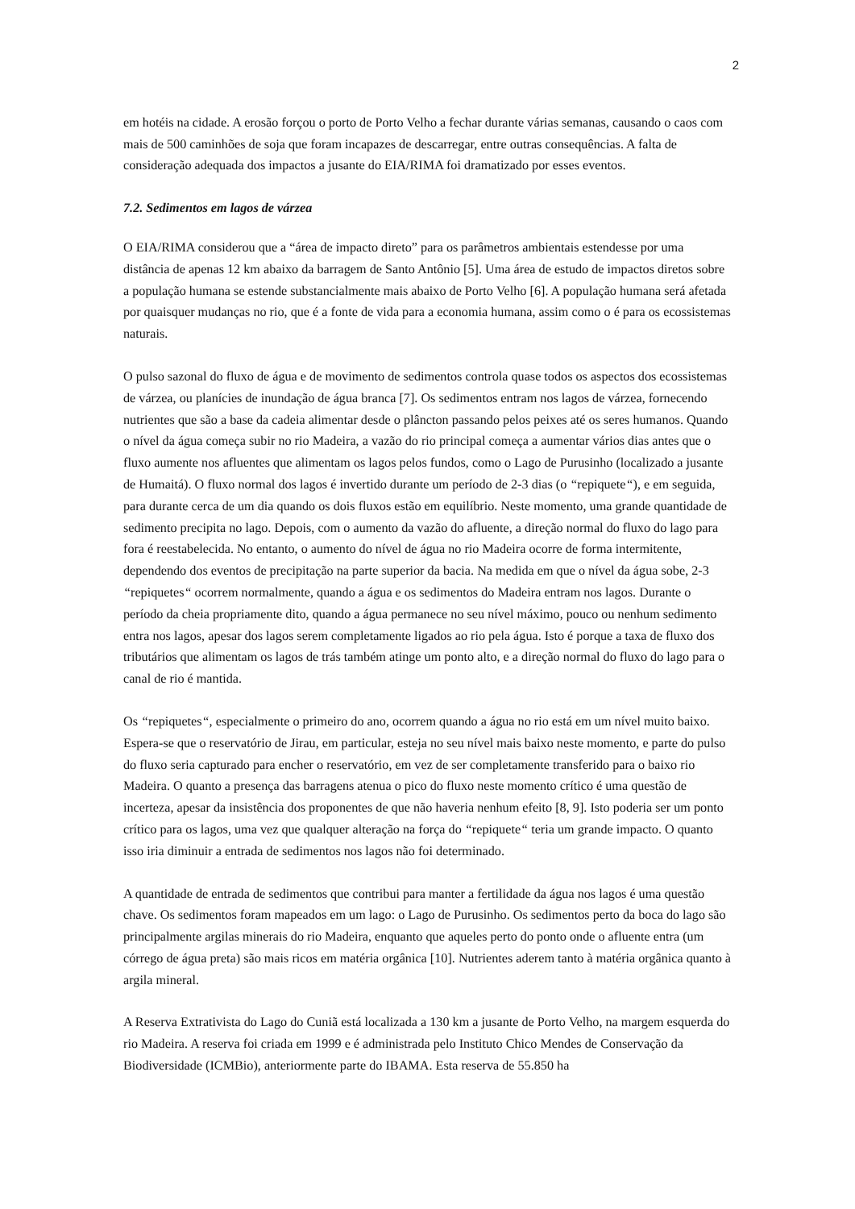2
em hotéis na cidade. A erosão forçou o porto de Porto Velho a fechar durante várias semanas, causando o caos com mais de 500 caminhões de soja que foram incapazes de descarregar, entre outras consequências. A falta de consideração adequada dos impactos a jusante do EIA/RIMA foi dramatizado por esses eventos.
7.2. Sedimentos em lagos de várzea
O EIA/RIMA considerou que a “área de impacto direto” para os parâmetros ambientais estendesse por uma distância de apenas 12 km abaixo da barragem de Santo Antônio [5]. Uma área de estudo de impactos diretos sobre a população humana se estende substancialmente mais abaixo de Porto Velho [6]. A população humana será afetada por quaisquer mudanças no rio, que é a fonte de vida para a economia humana, assim como o é para os ecossistemas naturais.
O pulso sazonal do fluxo de água e de movimento de sedimentos controla quase todos os aspectos dos ecossistemas de várzea, ou planícies de inundação de água branca [7]. Os sedimentos entram nos lagos de várzea, fornecendo nutrientes que são a base da cadeia alimentar desde o plâncton passando pelos peixes até os seres humanos. Quando o nível da água começa subir no rio Madeira, a vazão do rio principal começa a aumentar vários dias antes que o fluxo aumente nos afluentes que alimentam os lagos pelos fundos, como o Lago de Purusinho (localizado a jusante de Humaitá). O fluxo normal dos lagos é invertido durante um período de 2-3 dias (o “repiquete“), e em seguida, para durante cerca de um dia quando os dois fluxos estão em equilíbrio. Neste momento, uma grande quantidade de sedimento precipita no lago. Depois, com o aumento da vazão do afluente, a direção normal do fluxo do lago para fora é reestabelecida. No entanto, o aumento do nível de água no rio Madeira ocorre de forma intermitente, dependendo dos eventos de precipitação na parte superior da bacia. Na medida em que o nível da água sobe, 2-3 “repiquetes“ ocorrem normalmente, quando a água e os sedimentos do Madeira entram nos lagos. Durante o período da cheia propriamente dito, quando a água permanece no seu nível máximo, pouco ou nenhum sedimento entra nos lagos, apesar dos lagos serem completamente ligados ao rio pela água. Isto é porque a taxa de fluxo dos tributários que alimentam os lagos de trás também atinge um ponto alto, e a direção normal do fluxo do lago para o canal de rio é mantida.
Os “repiquetes“, especialmente o primeiro do ano, ocorrem quando a água no rio está em um nível muito baixo. Espera-se que o reservatório de Jirau, em particular, esteja no seu nível mais baixo neste momento, e parte do pulso do fluxo seria capturado para encher o reservatório, em vez de ser completamente transferido para o baixo rio Madeira. O quanto a presença das barragens atenua o pico do fluxo neste momento crítico é uma questão de incerteza, apesar da insistência dos proponentes de que não haveria nenhum efeito [8, 9]. Isto poderia ser um ponto crítico para os lagos, uma vez que qualquer alteração na força do “repiquete“ teria um grande impacto. O quanto isso iria diminuir a entrada de sedimentos nos lagos não foi determinado.
A quantidade de entrada de sedimentos que contribui para manter a fertilidade da água nos lagos é uma questão chave. Os sedimentos foram mapeados em um lago: o Lago de Purusinho. Os sedimentos perto da boca do lago são principalmente argilas minerais do rio Madeira, enquanto que aqueles perto do ponto onde o afluente entra (um córrego de água preta) são mais ricos em matéria orgânica [10]. Nutrientes aderem tanto à matéria orgânica quanto à argila mineral.
A Reserva Extrativista do Lago do Cuniã está localizada a 130 km a jusante de Porto Velho, na margem esquerda do rio Madeira. A reserva foi criada em 1999 e é administrada pelo Instituto Chico Mendes de Conservação da Biodiversidade (ICMBio), anteriormente parte do IBAMA. Esta reserva de 55.850 ha